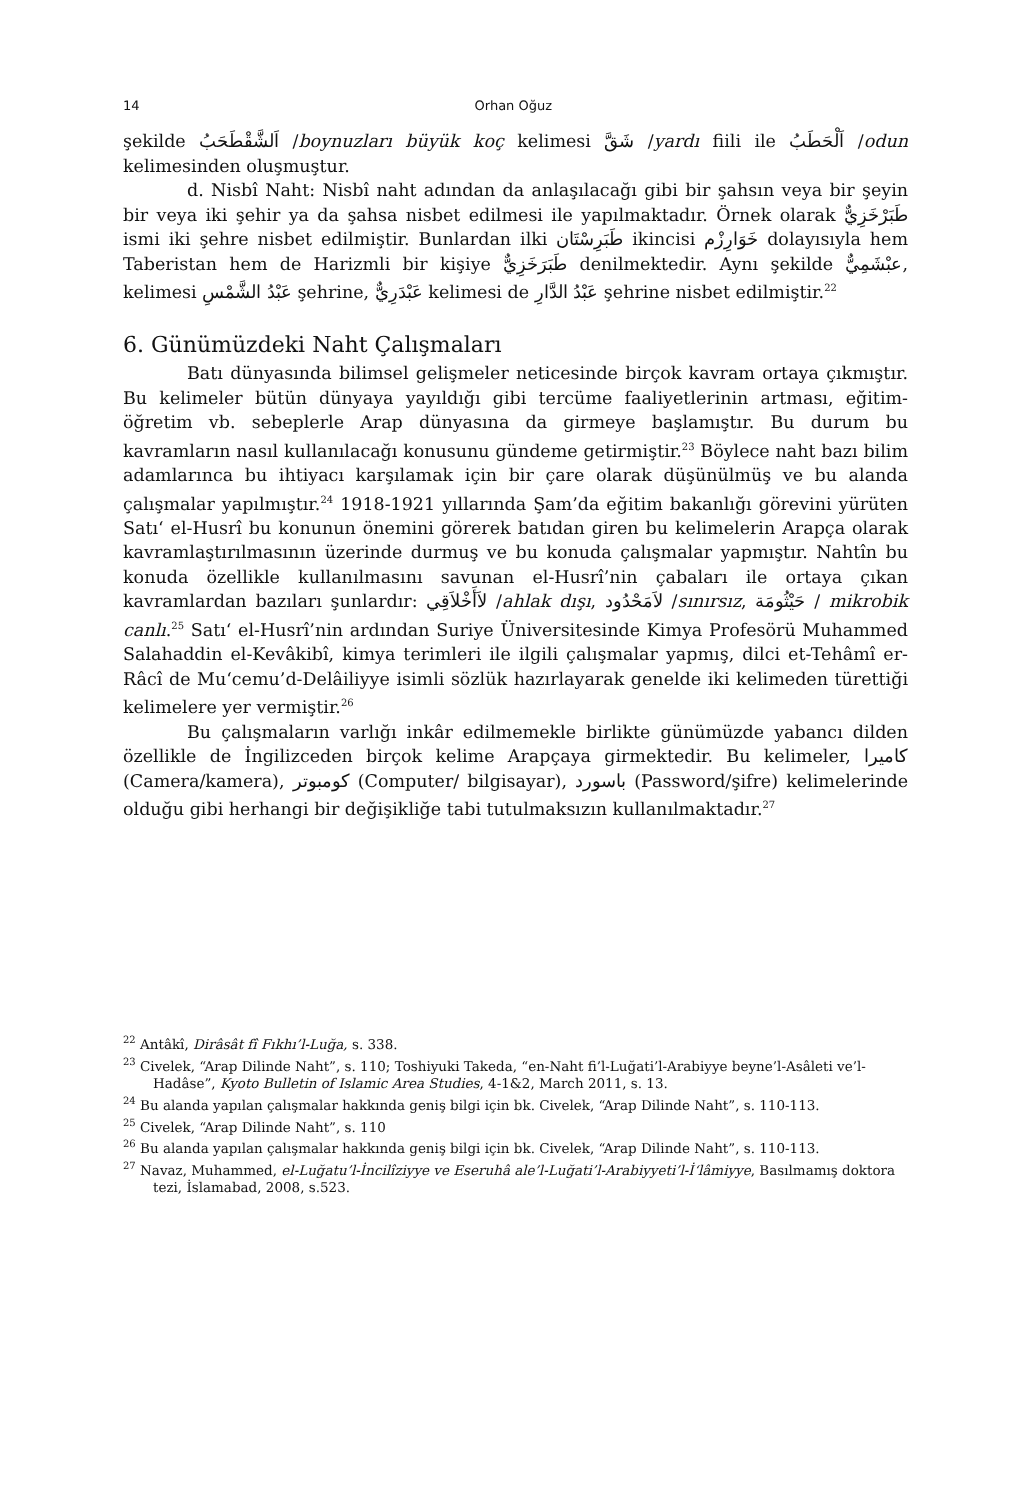14 Orhan Oğuz
şekilde اَلشَّقْطَحَبُ /boynuzları büyük koç kelimesi شَقَّ /yardı fiili ile اَلْحَطَبُ /odun kelimesinden oluşmuştur.
d. Nisbî Naht: Nisbî naht adından da anlaşılacağı gibi bir şahsın veya bir şeyin bir veya iki şehir ya da şahsa nisbet edilmesi ile yapılmaktadır. Örnek olarak طَبَرْخَزِيٌّ ismi iki şehre nisbet edilmiştir. Bunlardan ilki طَبَرِسْتَان ikincisi خَوَارِزْم dolayısıyla hem Taberistan hem de Harizmli bir kişiye طَبَرَخَزِيٌّ denilmektedir. Aynı şekilde عبْشَمِيٌّ, kelimesi عَبْدُ الشَّمْسِ şehrine, عَبْدَرِيٌّ kelimesi de عَبْدُ الدَّارِ şehrine nisbet edilmiştir.<sup>22</sup>
6. Günümüzdeki Naht Çalışmaları
Batı dünyasında bilimsel gelişmeler neticesinde birçok kavram ortaya çıkmıştır. Bu kelimeler bütün dünyaya yayıldığı gibi tercüme faaliyetlerinin artması, eğitim-öğretim vb. sebeplerle Arap dünyasına da girmeye başlamıştır. Bu durum bu kavramların nasıl kullanılacağı konusunu gündeme getirmiştir.<sup>23</sup> Böylece naht bazı bilim adamlarınca bu ihtiyacı karşılamak için bir çare olarak düşünülmüş ve bu alanda çalışmalar yapılmıştır.<sup>24</sup> 1918-1921 yıllarında Şam’da eğitim bakanlığı görevini yürüten Satı‘ el-Husrî bu konunun önemini görerek batıdan giren bu kelimelerin Arapça olarak kavramlaştırılmasının üzerinde durmuş ve bu konuda çalışmalar yapmıştır. Nahtîn bu konuda özellikle kullanılmasını savunan el-Husrî’nin çabaları ile ortaya çıkan kavramlardan bazıları şunlardır: لاَأَخْلاَقِي /ahlak dışı, لاَمَحْدُود /sınırsız, حَيْثُومَة / mikrobik canlı.<sup>25</sup> Satı‘ el-Husrî’nin ardından Suriye Üniversitesinde Kimya Profesörü Muhammed Salahaddin el-Kevâkibî, kimya terimleri ile ilgili çalışmalar yapmış, dilci et-Tehâmî er-Râcî de Mu‘cemu’d-Delâiliyye isimli sözlük hazırlayarak genelde iki kelimeden türettiği kelimelere yer vermiştir.<sup>26</sup>
Bu çalışmaların varlığı inkâr edilmemekle birlikte günümüzde yabancı dilden özellikle de İngilizceden birçok kelime Arapçaya girmektedir. Bu kelimeler, كاميرا (Camera/kamera), كومبوتر (Computer/ bilgisayar), باسورد (Password/şifre) kelimelerinde olduğu gibi herhangi bir değişikliğe tabi tutulmaksızın kullanılmaktadır.<sup>27</sup>
<sup>22</sup> Antâkî, Dirâsât fî Fıkhı’l-Luğa, s. 338.
<sup>23</sup> Civelek, “Arap Dilinde Naht”, s. 110; Toshiyuki Takeda, “en-Naht fi’l-Luğati’l-Arabiyye beyne’l-Asâleti ve’l-Hadâse”, Kyoto Bulletin of Islamic Area Studies, 4-1&2, March 2011, s. 13.
<sup>24</sup> Bu alanda yapılan çalışmalar hakkında geniş bilgi için bk. Civelek, “Arap Dilinde Naht”, s. 110-113.
<sup>25</sup> Civelek, “Arap Dilinde Naht”, s. 110
<sup>26</sup> Bu alanda yapılan çalışmalar hakkında geniş bilgi için bk. Civelek, “Arap Dilinde Naht”, s. 110-113.
<sup>27</sup> Navaz, Muhammed, el-Luğatu’l-İncilîziyye ve Eseruhâ ale’l-Luğati’l-Arabiyyeti’l-İ‘lâmiyye, Basılmamış doktora tezi, İslamabad, 2008, s.523.